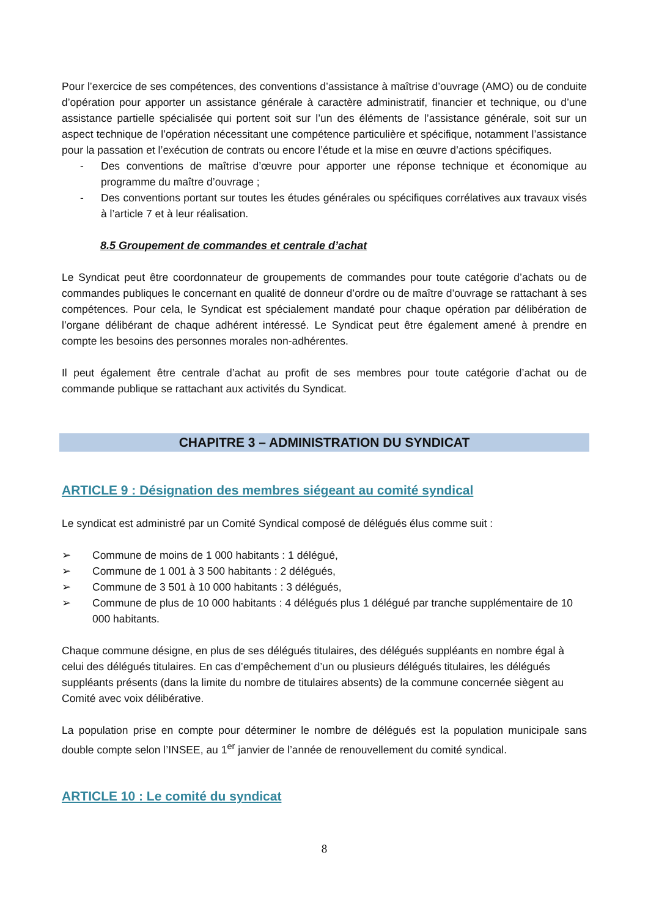Pour l’exercice de ses compétences, des conventions d’assistance à maîtrise d’ouvrage (AMO) ou de conduite d’opération pour apporter un assistance générale à caractère administratif, financier et technique, ou d’une assistance partielle spécialisée qui portent soit sur l’un des éléments de l’assistance générale, soit sur un aspect technique de l’opération nécessitant une compétence particulière et spécifique, notamment l’assistance pour la passation et l’exécution de contrats ou encore l’étude et la mise en œuvre d’actions spécifiques.
- Des conventions de maîtrise d’œuvre pour apporter une réponse technique et économique au programme du maître d’ouvrage ;
- Des conventions portant sur toutes les études générales ou spécifiques corrélatives aux travaux visés à l’article 7 et à leur réalisation.
8.5 Groupement de commandes et centrale d’achat
Le Syndicat peut être coordonnateur de groupements de commandes pour toute catégorie d’achats ou de commandes publiques le concernant en qualité de donneur d’ordre ou de maître d’ouvrage se rattachant à ses compétences. Pour cela, le Syndicat est spécialement mandaté pour chaque opération par délibération de l’organe délibérant de chaque adhérent intéressé. Le Syndicat peut être également amené à prendre en compte les besoins des personnes morales non-adhérentes.
Il peut également être centrale d’achat au profit de ses membres pour toute catégorie d’achat ou de commande publique se rattachant aux activités du Syndicat.
CHAPITRE 3 – ADMINISTRATION DU SYNDICAT
ARTICLE 9 : Désignation des membres siégeant au comité syndical
Le syndicat est administré par un Comité Syndical composé de délégués élus comme suit :
➢ Commune de moins de 1 000 habitants : 1 délégué,
➢ Commune de 1 001 à 3 500 habitants : 2 délégués,
➢ Commune de 3 501 à 10 000 habitants : 3 délégués,
➢ Commune de plus de 10 000 habitants : 4 délégués plus 1 délégué par tranche supplémentaire de 10 000 habitants.
Chaque commune désigne, en plus de ses délégués titulaires, des délégués suppléants en nombre égal à celui des délégués titulaires. En cas d’empêchement d’un ou plusieurs délégués titulaires, les délégués suppléants présents (dans la limite du nombre de titulaires absents) de la commune concernée siègent au Comité avec voix délibérative.
La population prise en compte pour déterminer le nombre de délégués est la population municipale sans double compte selon l’INSEE, au 1<sup>er</sup> janvier de l’année de renouvellement du comité syndical.
ARTICLE 10 : Le comité du syndicat
8